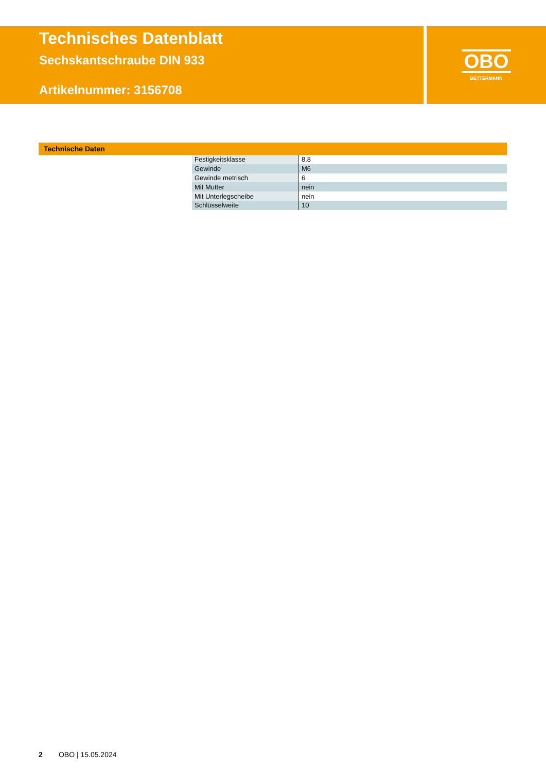Technisches Datenblatt
Sechskantschraube DIN 933
Artikelnummer: 3156708
OBO
BETTERMANN
Technische Daten
| Festigkeitsklasse | 8.8 |
| Gewinde | M6 |
| Gewinde metrisch | 6 |
| Mit Mutter | nein |
| Mit Unterlegscheibe | nein |
| Schlüsselweite | 10 |
2 OBO | 15.05.2024